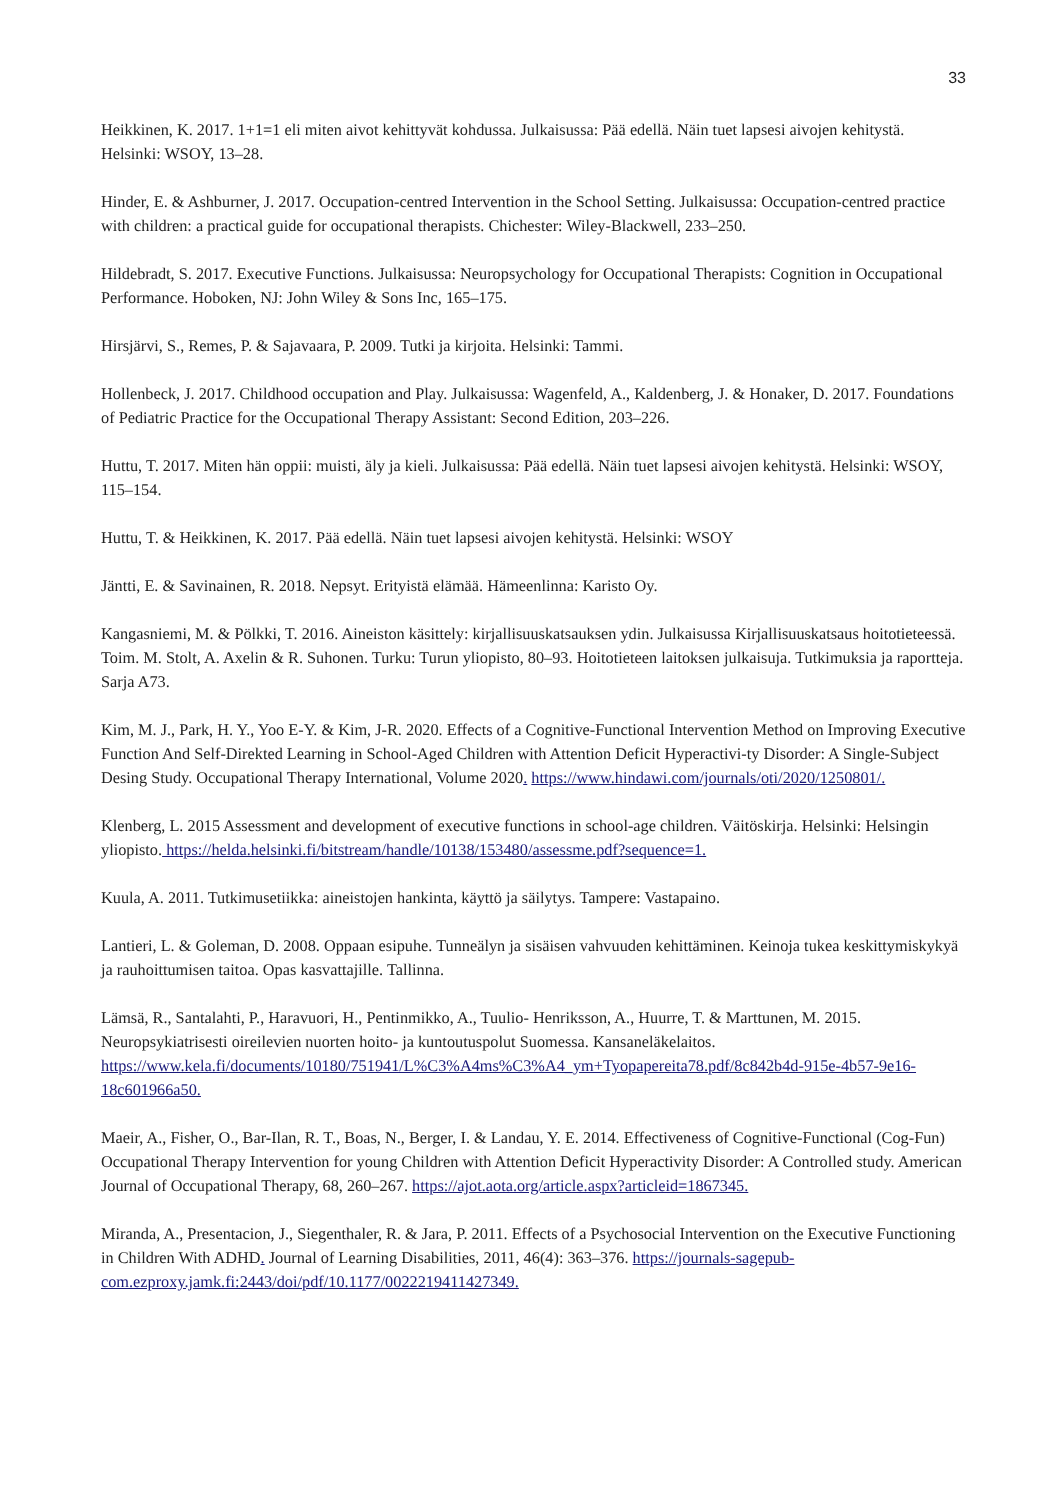33
Heikkinen, K. 2017. 1+1=1 eli miten aivot kehittyvät kohdussa. Julkaisussa: Pää edellä. Näin tuet lapsesi aivojen kehitystä. Helsinki: WSOY, 13–28.
Hinder, E. & Ashburner, J. 2017. Occupation-centred Intervention in the School Setting. Julkaisussa: Occupation-centred practice with children: a practical guide for occupational therapists. Chichester: Wiley-Blackwell, 233–250.
Hildebradt, S. 2017. Executive Functions. Julkaisussa: Neuropsychology for Occupational Therapists: Cognition in Occupational Performance. Hoboken, NJ: John Wiley & Sons Inc, 165–175.
Hirsjärvi, S., Remes, P. & Sajavaara, P. 2009. Tutki ja kirjoita. Helsinki: Tammi.
Hollenbeck, J. 2017. Childhood occupation and Play. Julkaisussa: Wagenfeld, A., Kaldenberg, J. & Honaker, D. 2017. Foundations of Pediatric Practice for the Occupational Therapy Assistant: Second Edition, 203–226.
Huttu, T. 2017. Miten hän oppii: muisti, äly ja kieli. Julkaisussa: Pää edellä. Näin tuet lapsesi aivojen kehitystä. Helsinki: WSOY, 115–154.
Huttu, T. & Heikkinen, K. 2017. Pää edellä. Näin tuet lapsesi aivojen kehitystä. Helsinki: WSOY
Jäntti, E. & Savinainen, R. 2018. Nepsyt. Erityistä elämää. Hämeenlinna: Karisto Oy.
Kangasniemi, M. & Pölkki, T. 2016. Aineiston käsittely: kirjallisuuskatsauksen ydin. Julkaisussa Kirjallisuuskatsaus hoitotieteessä. Toim. M. Stolt, A. Axelin & R. Suhonen. Turku: Turun yliopisto, 80–93. Hoitotieteen laitoksen julkaisuja. Tutkimuksia ja raportteja. Sarja A73.
Kim, M. J., Park, H. Y., Yoo E-Y. & Kim, J-R. 2020. Effects of a Cognitive-Functional Intervention Method on Improving Executive Function And Self-Direkted Learning in School-Aged Children with Attention Deficit Hyperactivi-ty Disorder: A Single-Subject Desing Study. Occupational Therapy International, Volume 2020. https://www.hindawi.com/journals/oti/2020/1250801/.
Klenberg, L. 2015 Assessment and development of executive functions in school-age children. Väitöskirja. Helsinki: Helsingin yliopisto. https://helda.helsinki.fi/bitstream/handle/10138/153480/assessme.pdf?sequence=1.
Kuula, A. 2011. Tutkimusetiikka: aineistojen hankinta, käyttö ja säilytys. Tampere: Vastapaino.
Lantieri, L. & Goleman, D. 2008. Oppaan esipuhe. Tunneälyn ja sisäisen vahvuuden kehittäminen. Keinoja tukea keskittymiskykyä ja rauhoittumisen taitoa. Opas kasvattajille. Tallinna.
Lämsä, R., Santalahti, P., Haravuori, H., Pentinmikko, A., Tuulio- Henriksson, A., Huurre, T. & Marttunen, M. 2015. Neuropsykiatrisesti oireilevien nuorten hoito- ja kuntoutuspolut Suomessa. Kansaneläkelaitos. https://www.kela.fi/documents/10180/751941/L%C3%A4ms%C3%A4_ym+Tyopapereita78.pdf/8c842b4d-915e-4b57-9e16-18c601966a50.
Maeir, A., Fisher, O., Bar-Ilan, R. T., Boas, N., Berger, I. & Landau, Y. E. 2014. Effectiveness of Cognitive-Functional (Cog-Fun) Occupational Therapy Intervention for young Children with Attention Deficit Hyperactivity Disorder: A Controlled study. American Journal of Occupational Therapy, 68, 260–267. https://ajot.aota.org/article.aspx?articleid=1867345.
Miranda, A., Presentacion, J., Siegenthaler, R. & Jara, P. 2011. Effects of a Psychosocial Intervention on the Executive Functioning in Children With ADHD. Journal of Learning Disabilities, 2011, 46(4): 363–376. https://journals-sagepub-com.ezproxy.jamk.fi:2443/doi/pdf/10.1177/0022219411427349.